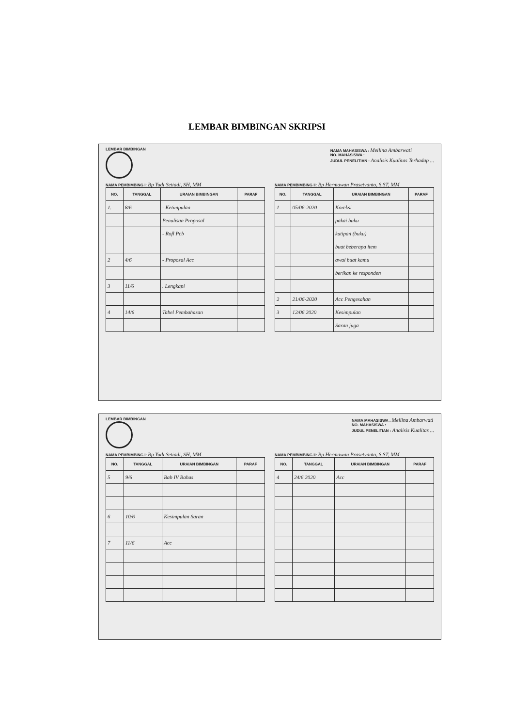LEMBAR BIMBINGAN SKRIPSI
LEMBAR BIMBINGAN NAMA MAHASISWA : Meilina Ambarwati
NO. MAHASISWA :
JUDUL PENELITIAN : Analisis Kualitas Terhadap ...
NAMA PEMBIMBING I: Bp Yudi Setiadi, SH, MM
| NO. | TANGGAL | URAIAN BIMBINGAN | PARAF |
| --- | --- | --- | --- |
| 1. | 8/6 | - Ketimpulan | |
| | | Penulisan Proposal | |
| | | - Rofl Pcb | |
| 2 | 4/6 | - Proposal Acc | |
| 3 | 11/6 | . Lengkapi | |
| 4 | 14/6 | Tabel Pembahasan | |
NAMA PEMBIMBING II: Bp Hermawan Prasetyanto, S.ST, MM
| NO. | TANGGAL | URAIAN BIMBINGAN | PARAF |
| --- | --- | --- | --- |
| 1 | 05/06-2020 | Koreksi | |
| | | pakai buku | |
| | | kutipan (buku) | |
| | | buat beberapa item | |
| | | awal buat kamu | |
| | | berikan ke responden | |
| 2 | 21/06-2020 | Acc Pengesahan | |
| 3 | 12/06 2020 | Kesimpulan | |
| | | Saran juga | |
LEMBAR BIMBINGAN NAMA MAHASISWA : Meilina Ambarwati
NO. MAHASISWA :
JUDUL PENELITIAN : Analisis Kualitas ...
NAMA PEMBIMBING I: Bp Yudi Setiadi, SH, MM
| NO. | TANGGAL | URAIAN BIMBINGAN | PARAF |
| --- | --- | --- | --- |
| 5 | 9/6 | Bab IV Bahas | |
| 6 | 10/6 | Kesimpulan Saran | |
| 7 | 11/6 | Acc | |
NAMA PEMBIMBING II: Bp Hermawan Prasetyanto, S.ST, MM
| NO. | TANGGAL | URAIAN BIMBINGAN | PARAF |
| --- | --- | --- | --- |
| 4 | 24/6 2020 | Acc | |